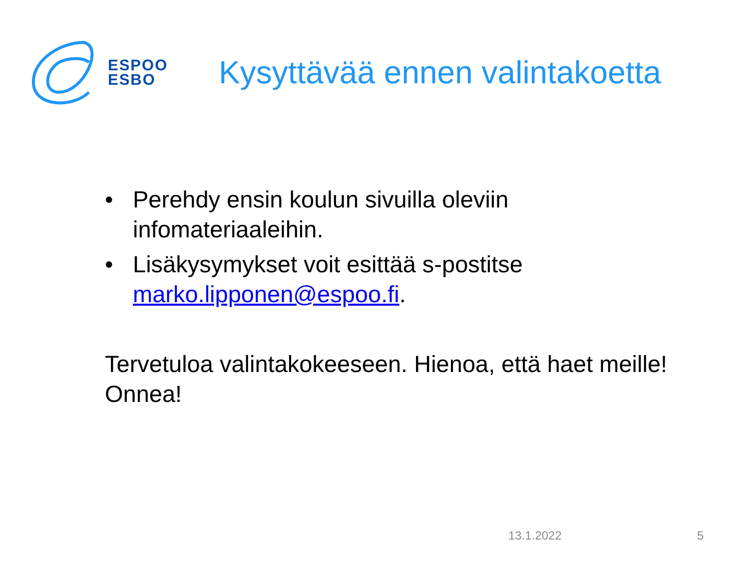ESPOO
ESBO
Kysyttävää ennen valintakoetta
• Perehdy ensin koulun sivuilla oleviin infomateriaaleihin.
• Lisäkysymykset voit esittää s-postitse marko.lipponen@espoo.fi.
Tervetuloa valintakokeeseen. Hienoa, että haet meille! Onnea!
13.1.2022 5